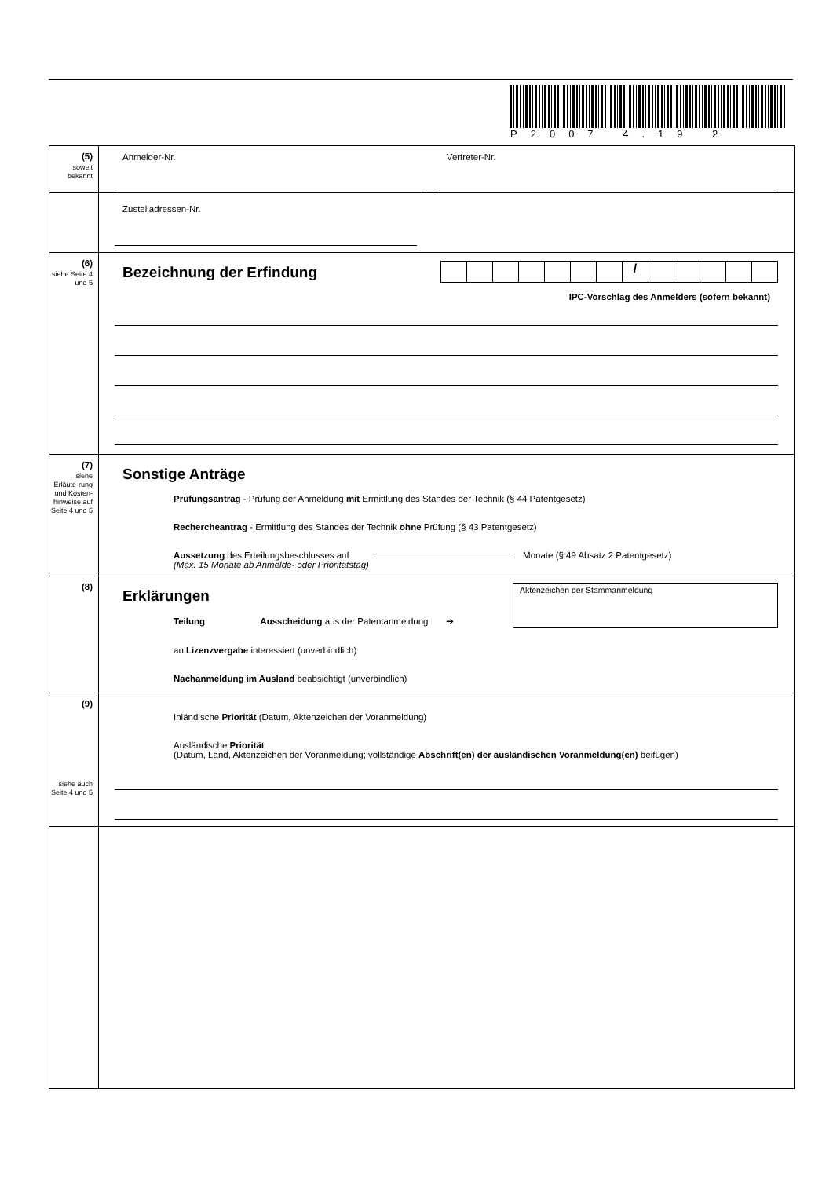P2007 4.19 2
(5)
soweit bekannt
Anmelder-Nr. Vertreter-Nr.
Zustelladressen-Nr.
(6)
siehe Seite 4 und 5
Bezeichnung der Erfindung
/
IPC-Vorschlag des Anmelders (sofern bekannt)
(7)
siehe Erläute-rung und Kosten-hinweise auf Seite 4 und 5
Sonstige Anträge
Prüfungsantrag - Prüfung der Anmeldung mit Ermittlung des Standes der Technik (§ 44 Patentgesetz)
Rechercheantrag - Ermittlung des Standes der Technik ohne Prüfung (§ 43 Patentgesetz)
Aussetzung des Erteilungsbeschlusses auf Monate (§ 49 Absatz 2 Patentgesetz)
(Max. 15 Monate ab Anmelde- oder Prioritätstag)
(8)
Erklärungen
Teilung Ausscheidung aus der Patentanmeldung ➔
Aktenzeichen der Stammanmeldung
an Lizenzvergabe interessiert (unverbindlich)
Nachanmeldung im Ausland beabsichtigt (unverbindlich)
(9)
siehe auch Seite 4 und 5
Inländische Priorität (Datum, Aktenzeichen der Voranmeldung)
Ausländische Priorität
(Datum, Land, Aktenzeichen der Voranmeldung; vollständige Abschrift(en) der ausländischen Voranmeldung(en) beifügen)